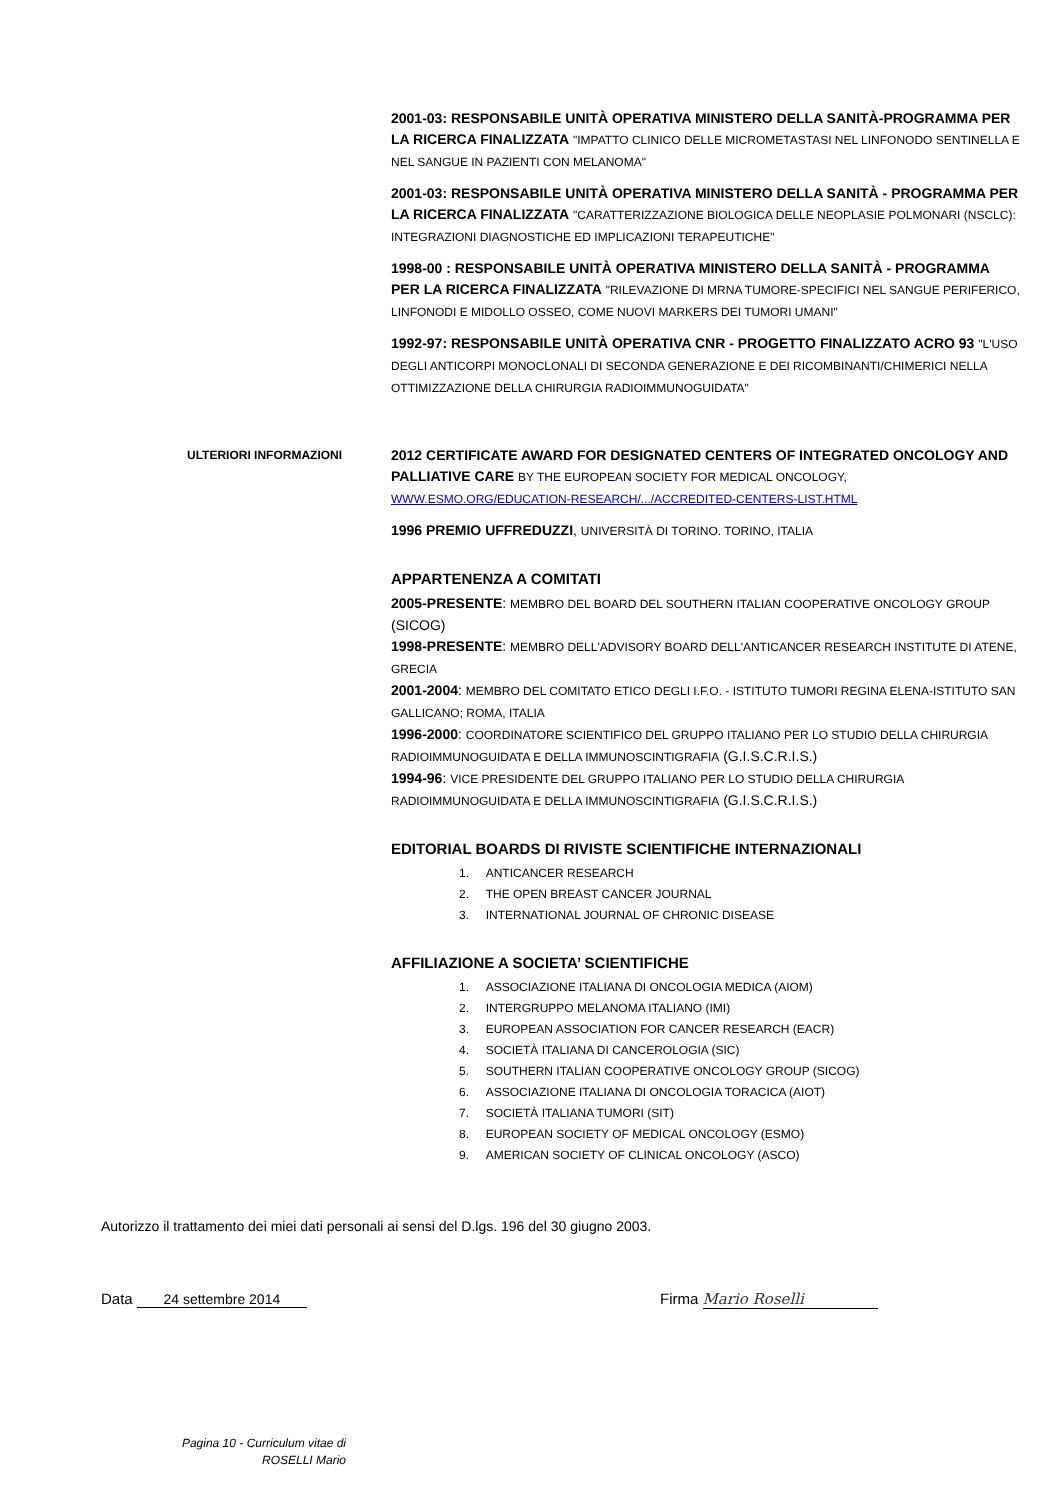2001-03: RESPONSABILE UNITÀ OPERATIVA MINISTERO DELLA SANITÀ-PROGRAMMA PER LA RICERCA FINALIZZATA "IMPATTO CLINICO DELLE MICROMETASTASI NEL LINFONODO SENTINELLA E NEL SANGUE IN PAZIENTI CON MELANOMA"
2001-03: RESPONSABILE UNITÀ OPERATIVA MINISTERO DELLA SANITÀ - PROGRAMMA PER LA RICERCA FINALIZZATA "CARATTERIZZAZIONE BIOLOGICA DELLE NEOPLASIE POLMONARI (NSCLC): INTEGRAZIONI DIAGNOSTICHE ED IMPLICAZIONI TERAPEUTICHE"
1998-00 : RESPONSABILE UNITÀ OPERATIVA MINISTERO DELLA SANITÀ - PROGRAMMA PER LA RICERCA FINALIZZATA "RILEVAZIONE DI MRNA TUMORE-SPECIFICI NEL SANGUE PERIFERICO, LINFONODI E MIDOLLO OSSEO, COME NUOVI MARKERS DEI TUMORI UMANI"
1992-97: RESPONSABILE UNITÀ OPERATIVA CNR - PROGETTO FINALIZZATO ACRO 93 "L'USO DEGLI ANTICORPI MONOCLONALI DI SECONDA GENERAZIONE E DEI RICOMBINANTI/CHIMERICI NELLA OTTIMIZZAZIONE DELLA CHIRURGIA RADIOIMMUNOGUIDATA"
ULTERIORI INFORMAZIONI
2012 CERTIFICATE AWARD FOR DESIGNATED CENTERS OF INTEGRATED ONCOLOGY AND PALLIATIVE CARE BY THE EUROPEAN SOCIETY FOR MEDICAL ONCOLOGY, WWW.ESMO.ORG/EDUCATION-RESEARCH/.../ACCREDITED-CENTERS-LIST.HTML
1996 PREMIO UFFREDUZZI, UNIVERSITÀ DI TORINO. TORINO, ITALIA
APPARTENENZA A COMITATI
2005-PRESENTE: MEMBRO DEL BOARD DEL SOUTHERN ITALIAN COOPERATIVE ONCOLOGY GROUP (SICOG)
1998-PRESENTE: MEMBRO DELL'ADVISORY BOARD DELL'ANTICANCER RESEARCH INSTITUTE DI ATENE, GRECIA
2001-2004: MEMBRO DEL COMITATO ETICO DEGLI I.F.O. - ISTITUTO TUMORI REGINA ELENA-ISTITUTO SAN GALLICANO; ROMA, ITALIA
1996-2000: COORDINATORE SCIENTIFICO DEL GRUPPO ITALIANO PER LO STUDIO DELLA CHIRURGIA RADIOIMMUNOGUIDATA E DELLA IMMUNOSCINTIGRAFIA (G.I.S.C.R.I.S.)
1994-96: VICE PRESIDENTE DEL GRUPPO ITALIANO PER LO STUDIO DELLA CHIRURGIA RADIOIMMUNOGUIDATA E DELLA IMMUNOSCINTIGRAFIA (G.I.S.C.R.I.S.)
EDITORIAL BOARDS DI RIVISTE SCIENTIFICHE INTERNAZIONALI
1. ANTICANCER RESEARCH
2. THE OPEN BREAST CANCER JOURNAL
3. INTERNATIONAL JOURNAL OF CHRONIC DISEASE
AFFILIAZIONE A SOCIETA’ SCIENTIFICHE
1. ASSOCIAZIONE ITALIANA DI ONCOLOGIA MEDICA (AIOM)
2. INTERGRUPPO MELANOMA ITALIANO (IMI)
3. EUROPEAN ASSOCIATION FOR CANCER RESEARCH (EACR)
4. SOCIETÀ ITALIANA DI CANCEROLOGIA (SIC)
5. SOUTHERN ITALIAN COOPERATIVE ONCOLOGY GROUP (SICOG)
6. ASSOCIAZIONE ITALIANA DI ONCOLOGIA TORACICA (AIOT)
7. SOCIETÀ ITALIANA TUMORI (SIT)
8. EUROPEAN SOCIETY OF MEDICAL ONCOLOGY (ESMO)
9. AMERICAN SOCIETY OF CLINICAL ONCOLOGY (ASCO)
Autorizzo il trattamento dei miei dati personali ai sensi del D.lgs. 196 del 30 giugno 2003.
Data 24 settembre 2014 Firma Mario Roselli
Pagina 10 - Curriculum vitae di ROSELLI Mario